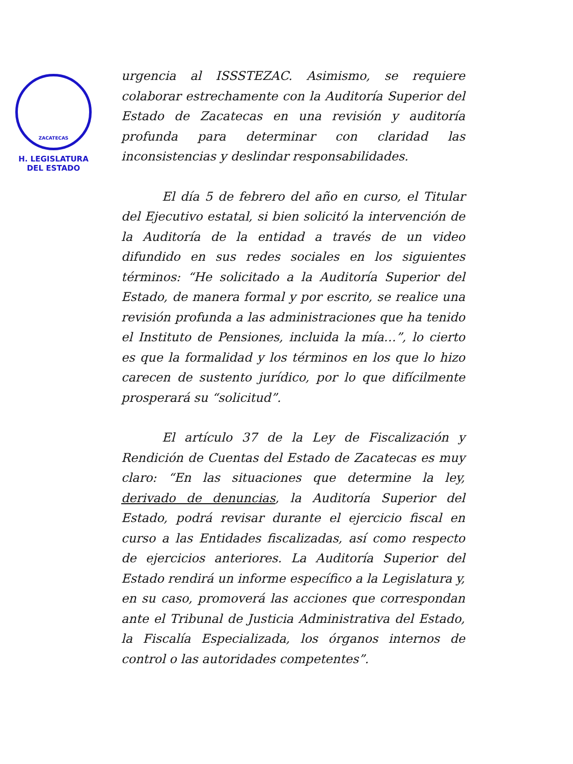ZACATECAS
H. LEGISLATURA
DEL ESTADO
urgencia al ISSSTEZAC. Asimismo, se requiere colaborar estrechamente con la Auditoría Superior del Estado de Zacatecas en una revisión y auditoría profunda para determinar con claridad las inconsistencias y deslindar responsabilidades.
El día 5 de febrero del año en curso, el Titular del Ejecutivo estatal, si bien solicitó la intervención de la Auditoría de la entidad a través de un video difundido en sus redes sociales en los siguientes términos: “He solicitado a la Auditoría Superior del Estado, de manera formal y por escrito, se realice una revisión profunda a las administraciones que ha tenido el Instituto de Pensiones, incluida la mía…”, lo cierto es que la formalidad y los términos en los que lo hizo carecen de sustento jurídico, por lo que difícilmente prosperará su “solicitud”.
El artículo 37 de la Ley de Fiscalización y Rendición de Cuentas del Estado de Zacatecas es muy claro: “En las situaciones que determine la ley, derivado de denuncias, la Auditoría Superior del Estado, podrá revisar durante el ejercicio fiscal en curso a las Entidades fiscalizadas, así como respecto de ejercicios anteriores. La Auditoría Superior del Estado rendirá un informe específico a la Legislatura y, en su caso, promoverá las acciones que correspondan ante el Tribunal de Justicia Administrativa del Estado, la Fiscalía Especializada, los órganos internos de control o las autoridades competentes”.